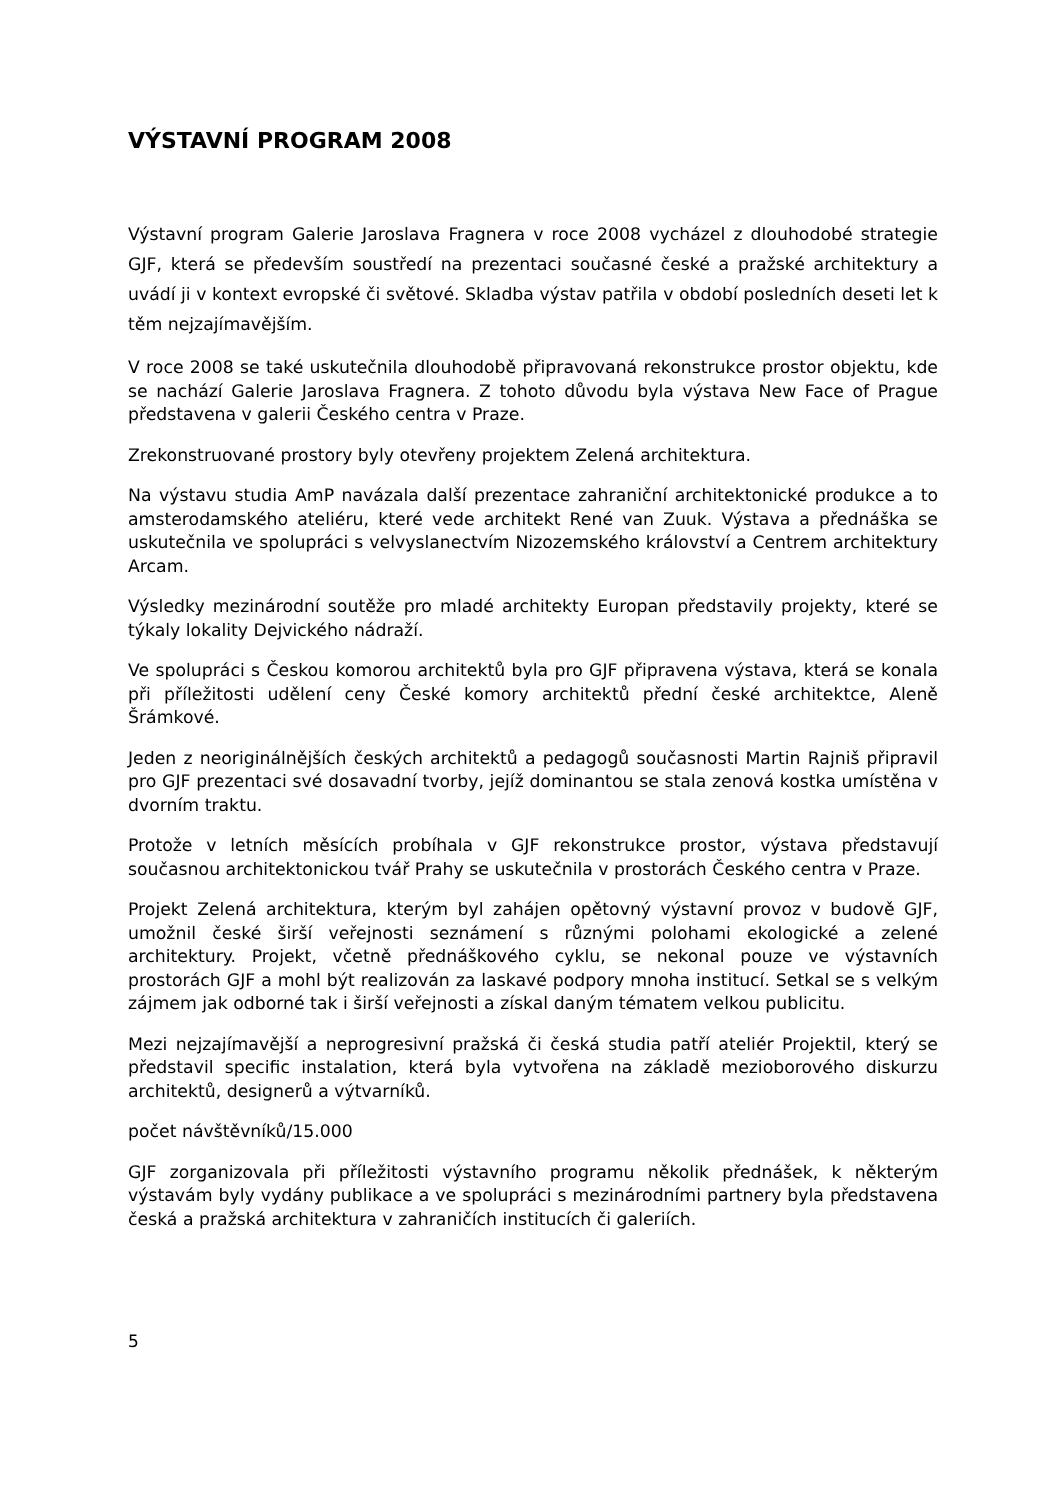VÝSTAVNÍ PROGRAM 2008
Výstavní program Galerie Jaroslava Fragnera v roce 2008 vycházel z dlouhodobé strategie GJF, která se především soustředí na prezentaci současné české a pražské architektury a uvádí ji v kontext evropské či světové. Skladba výstav patřila v období posledních deseti let k těm nejzajímavějším.
V roce 2008 se také uskutečnila dlouhodobě připravovaná rekonstrukce prostor objektu, kde se nachází Galerie Jaroslava Fragnera. Z tohoto důvodu byla výstava New Face of Prague představena v galerii Českého centra v Praze.
Zrekonstruované prostory byly otevřeny projektem Zelená architektura.
Na výstavu studia AmP navázala další prezentace zahraniční architektonické produkce a to amsterodamského ateliéru, které vede architekt René van Zuuk. Výstava a přednáška se uskutečnila ve spolupráci s velvyslanectvím Nizozemského království a Centrem architektury Arcam.
Výsledky mezinárodní soutěže pro mladé architekty Europan představily projekty, které se týkaly lokality Dejvického nádraží.
Ve spolupráci s Českou komorou architektů byla pro GJF připravena výstava, která se konala při příležitosti udělení ceny České komory architektů přední české architektce, Aleně Šrámkové.
Jeden z neoriginálnějších českých architektů a pedagogů současnosti Martin Rajniš připravil pro GJF prezentaci své dosavadní tvorby, jejíž dominantou se stala zenová kostka umístěna v dvorním traktu.
Protože v letních měsících probíhala v GJF rekonstrukce prostor, výstava představují současnou architektonickou tvář Prahy se uskutečnila v prostorách Českého centra v Praze.
Projekt Zelená architektura, kterým byl zahájen opětovný výstavní provoz v budově GJF, umožnil české širší veřejnosti seznámení s různými polohami ekologické a zelené architektury. Projekt, včetně přednáškového cyklu, se nekonal pouze ve výstavních prostorách GJF a mohl být realizován za laskavé podpory mnoha institucí. Setkal se s velkým zájmem jak odborné tak i širší veřejnosti a získal daným tématem velkou publicitu.
Mezi nejzajímavější a neprogresivní pražská či česká studia patří ateliér Projektil, který se představil specific instalation, která byla vytvořena na základě mezioborového diskurzu architektů, designerů a výtvarníků.
počet návštěvníků/15.000
GJF zorganizovala při příležitosti výstavního programu několik přednášek, k některým výstavám byly vydány publikace a ve spolupráci s mezinárodními partnery byla představena česká a pražská architektura v zahraničích institucích či galeriích.
5